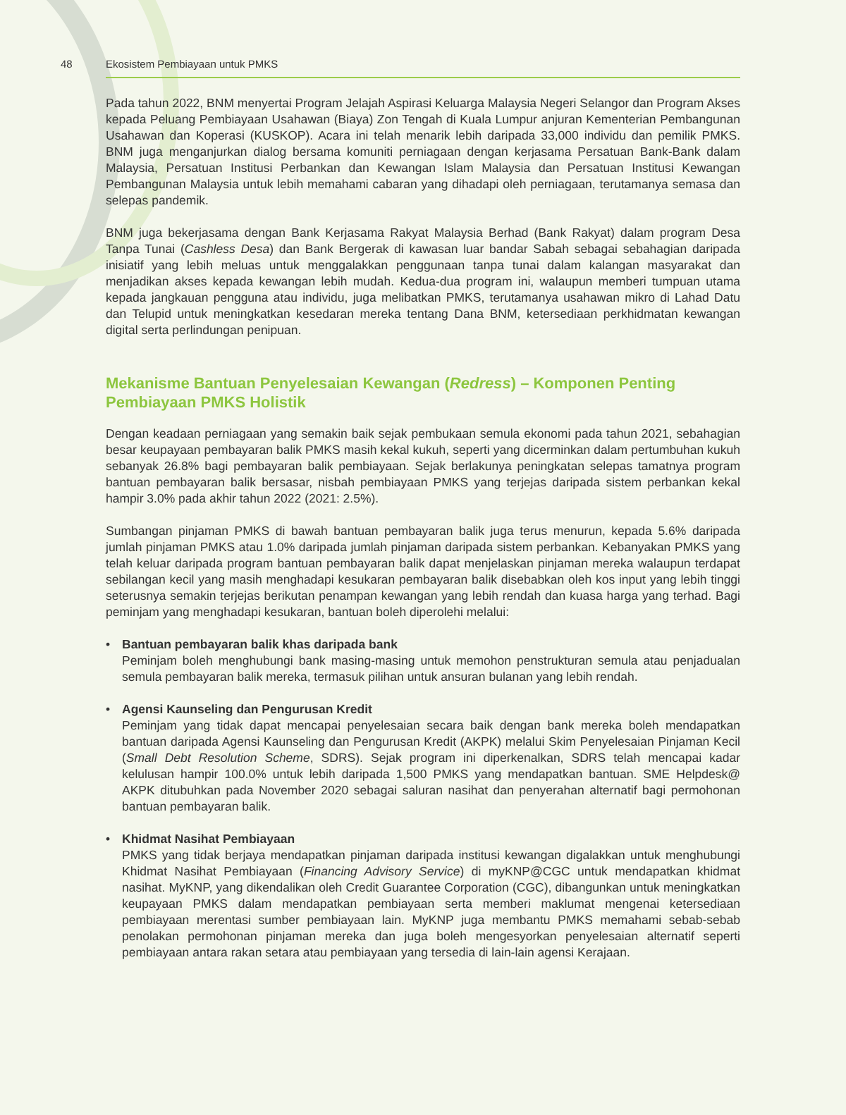48 Ekosistem Pembiayaan untuk PMKS
Pada tahun 2022, BNM menyertai Program Jelajah Aspirasi Keluarga Malaysia Negeri Selangor dan Program Akses kepada Peluang Pembiayaan Usahawan (Biaya) Zon Tengah di Kuala Lumpur anjuran Kementerian Pembangunan Usahawan dan Koperasi (KUSKOP). Acara ini telah menarik lebih daripada 33,000 individu dan pemilik PMKS. BNM juga menganjurkan dialog bersama komuniti perniagaan dengan kerjasama Persatuan Bank-Bank dalam Malaysia, Persatuan Institusi Perbankan dan Kewangan Islam Malaysia dan Persatuan Institusi Kewangan Pembangunan Malaysia untuk lebih memahami cabaran yang dihadapi oleh perniagaan, terutamanya semasa dan selepas pandemik.
BNM juga bekerjasama dengan Bank Kerjasama Rakyat Malaysia Berhad (Bank Rakyat) dalam program Desa Tanpa Tunai (Cashless Desa) dan Bank Bergerak di kawasan luar bandar Sabah sebagai sebahagian daripada inisiatif yang lebih meluas untuk menggalakkan penggunaan tanpa tunai dalam kalangan masyarakat dan menjadikan akses kepada kewangan lebih mudah. Kedua-dua program ini, walaupun memberi tumpuan utama kepada jangkauan pengguna atau individu, juga melibatkan PMKS, terutamanya usahawan mikro di Lahad Datu dan Telupid untuk meningkatkan kesedaran mereka tentang Dana BNM, ketersediaan perkhidmatan kewangan digital serta perlindungan penipuan.
Mekanisme Bantuan Penyelesaian Kewangan (Redress) – Komponen Penting
Pembiayaan PMKS Holistik
Dengan keadaan perniagaan yang semakin baik sejak pembukaan semula ekonomi pada tahun 2021, sebahagian besar keupayaan pembayaran balik PMKS masih kekal kukuh, seperti yang dicerminkan dalam pertumbuhan kukuh sebanyak 26.8% bagi pembayaran balik pembiayaan. Sejak berlakunya peningkatan selepas tamatnya program bantuan pembayaran balik bersasar, nisbah pembiayaan PMKS yang terjejas daripada sistem perbankan kekal hampir 3.0% pada akhir tahun 2022 (2021: 2.5%).
Sumbangan pinjaman PMKS di bawah bantuan pembayaran balik juga terus menurun, kepada 5.6% daripada jumlah pinjaman PMKS atau 1.0% daripada jumlah pinjaman daripada sistem perbankan. Kebanyakan PMKS yang telah keluar daripada program bantuan pembayaran balik dapat menjelaskan pinjaman mereka walaupun terdapat sebilangan kecil yang masih menghadapi kesukaran pembayaran balik disebabkan oleh kos input yang lebih tinggi seterusnya semakin terjejas berikutan penampan kewangan yang lebih rendah dan kuasa harga yang terhad. Bagi peminjam yang menghadapi kesukaran, bantuan boleh diperolehi melalui:
• Bantuan pembayaran balik khas daripada bank
Peminjam boleh menghubungi bank masing-masing untuk memohon penstrukturan semula atau penjadualan semula pembayaran balik mereka, termasuk pilihan untuk ansuran bulanan yang lebih rendah.
• Agensi Kaunseling dan Pengurusan Kredit
Peminjam yang tidak dapat mencapai penyelesaian secara baik dengan bank mereka boleh mendapatkan bantuan daripada Agensi Kaunseling dan Pengurusan Kredit (AKPK) melalui Skim Penyelesaian Pinjaman Kecil (Small Debt Resolution Scheme, SDRS). Sejak program ini diperkenalkan, SDRS telah mencapai kadar kelulusan hampir 100.0% untuk lebih daripada 1,500 PMKS yang mendapatkan bantuan. SME Helpdesk@ AKPK ditubuhkan pada November 2020 sebagai saluran nasihat dan penyerahan alternatif bagi permohonan bantuan pembayaran balik.
• Khidmat Nasihat Pembiayaan
PMKS yang tidak berjaya mendapatkan pinjaman daripada institusi kewangan digalakkan untuk menghubungi Khidmat Nasihat Pembiayaan (Financing Advisory Service) di myKNP@CGC untuk mendapatkan khidmat nasihat. MyKNP, yang dikendalikan oleh Credit Guarantee Corporation (CGC), dibangunkan untuk meningkatkan keupayaan PMKS dalam mendapatkan pembiayaan serta memberi maklumat mengenai ketersediaan pembiayaan merentasi sumber pembiayaan lain. MyKNP juga membantu PMKS memahami sebab-sebab penolakan permohonan pinjaman mereka dan juga boleh mengesyorkan penyelesaian alternatif seperti pembiayaan antara rakan setara atau pembiayaan yang tersedia di lain-lain agensi Kerajaan.